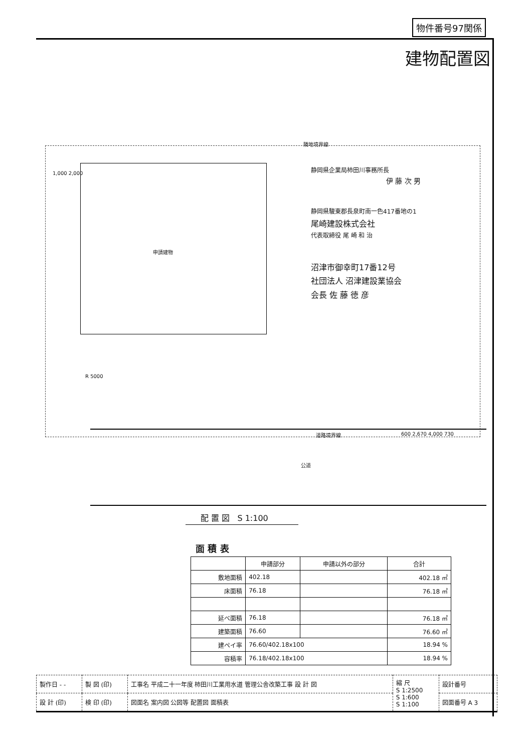物件番号97関係
建物配置図
隣地境界線
1,000 2,000
申請建物
R 5000
静岡県企業局柿田川事務所長
伊 藤 次 男
静岡県駿東郡長泉町南一色417番地の1
尾崎建設株式会社
代表取締役 尾 崎 和 治
沼津市御幸町17番12号
社団法人 沼津建設業協会
会長 佐 藤 徳 彦
道路境界線
公道
600 2,670 4,000 730
配 置 図 S 1:100
面 積 表
| | 申請部分 | 申請以外の部分 | 合計 |
| --- | --- | --- | --- |
| 敷地面積 | 402.18 | | 402.18 ㎡ |
| 床面積 | 76.18 | | 76.18 ㎡ |
| 延べ面積 | 76.18 | | 76.18 ㎡ |
| 建築面積 | 76.60 | | 76.60 ㎡ |
| 建ペイ率 | 76.60/402.18x100 | | 18.94 % |
| 容積率 | 76.18/402.18x100 | | 18.94 % |
| 製作日 - - | 製 図 (印) | 工事名 平成二十一年度 柿田川工業用水道 管理公舎改築工事 設 計 図 | 縮 尺 S 1:2500 S 1:600 S 1:100 | 設計番号 |
| 設 計 (印) | 検 印 (印) | 図面名 案内図 公図等 配置図 面積表 | | 図面番号 A 3 |